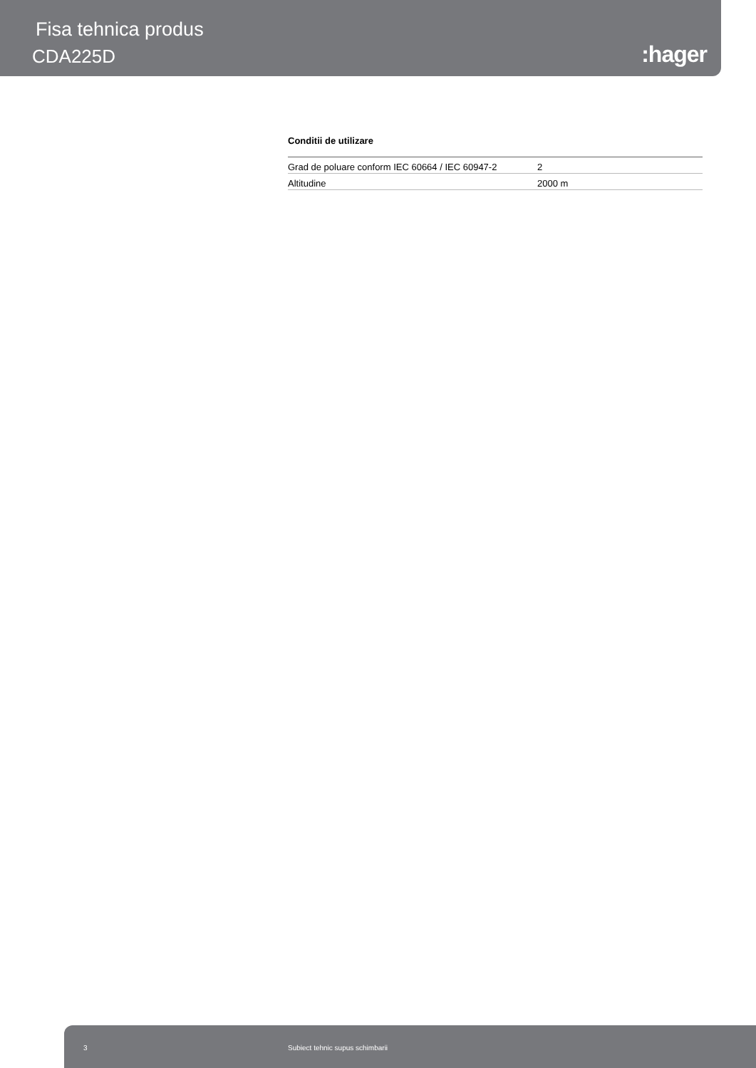Fisa tehnica produs
CDA225D :hager
Conditii de utilizare
| Grad de poluare conform IEC 60664 / IEC 60947-2 | 2 |
| Altitudine | 2000 m |
3 Subiect tehnic supus schimbarii